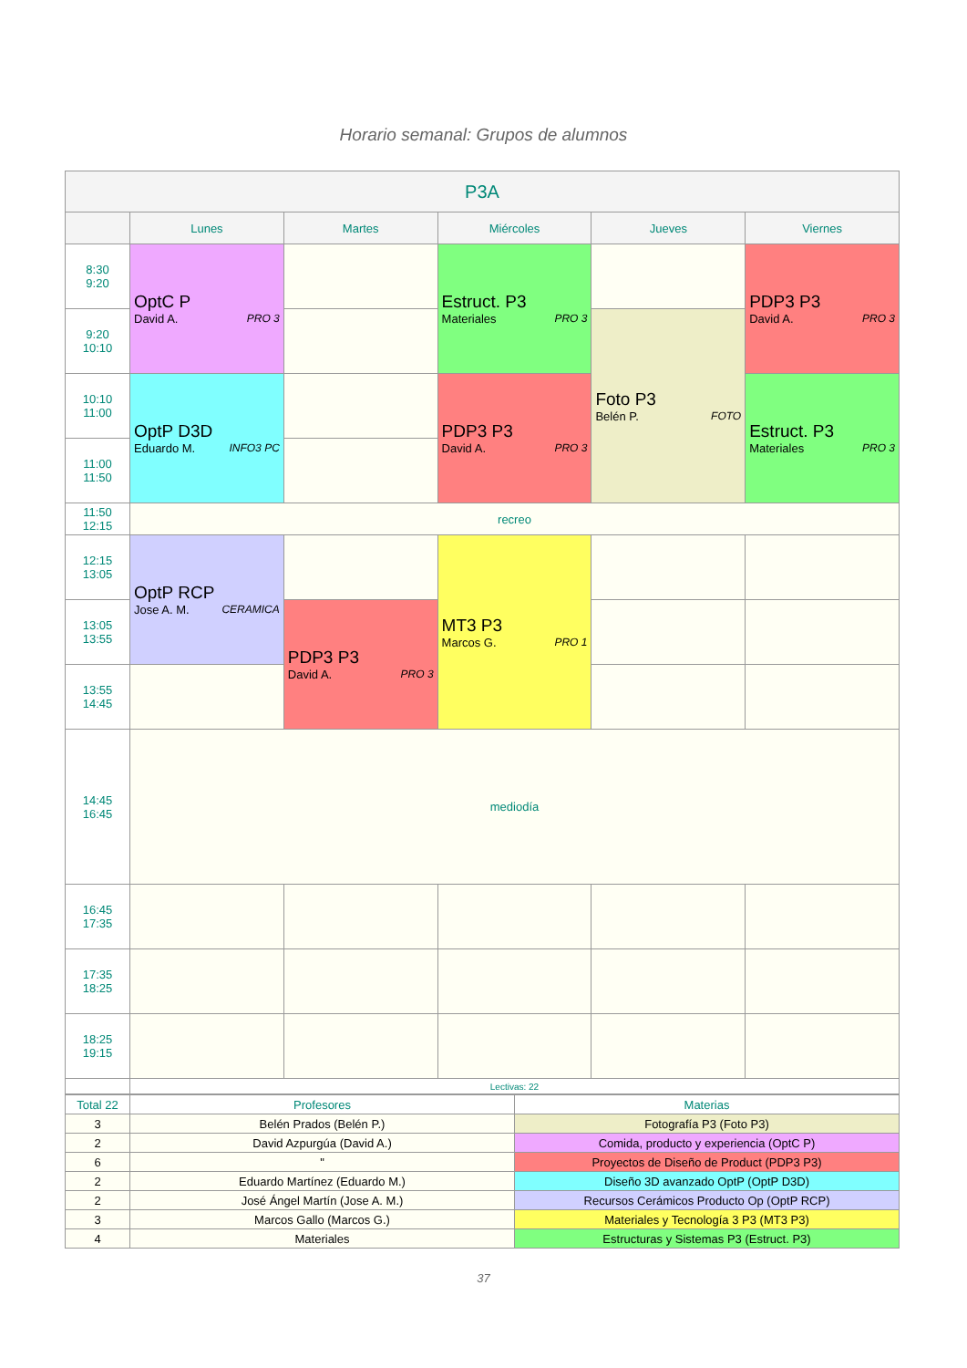Horario semanal: Grupos de alumnos
| P3A | | | | | |
| --- | --- | --- | --- | --- | --- |
| | Lunes | Martes | Miércoles | Jueves | Viernes |
| 8:30 9:20 | OptC P David A. PRO 3 | | Estruct. P3 Materiales PRO 3 | | PDP3 P3 David A. PRO 3 |
| 9:20 10:10 | | | | Foto P3 Belén P. FOTO | |
| 10:10 11:00 | OptP D3D Eduardo M. INFO3 PC | | PDP3 P3 David A. PRO 3 | | Estruct. P3 Materiales PRO 3 |
| 11:00 11:50 | | | | | |
| 11:50 12:15 | recreo | | | | |
| 12:15 13:05 | OptP RCP Jose A. M. CERAMICA | | MT3 P3 Marcos G. PRO 1 | | |
| 13:05 13:55 | | PDP3 P3 David A. PRO 3 | | | |
| 13:55 14:45 | | | | | |
| 14:45 16:45 | mediodía | | | | |
| 16:45 17:35 | | | | | |
| 17:35 18:25 | | | | | |
| 18:25 19:15 | | | | | |
| | Lectivas: 22 | | | | |
| Total 22 | Profesores | Materias |
| 3 | Belén Prados (Belén P.) | Fotografía P3 (Foto P3) |
| 2 | David Azpurgúa (David A.) | Comida, producto y experiencia (OptC P) |
| 6 | " | Proyectos de Diseño de Product (PDP3 P3) |
| 2 | Eduardo Martínez (Eduardo M.) | Diseño 3D avanzado OptP (OptP D3D) |
| 2 | José Ángel Martín (Jose A. M.) | Recursos Cerámicos Producto Op (OptP RCP) |
| 3 | Marcos Gallo (Marcos G.) | Materiales y Tecnología 3 P3 (MT3 P3) |
| 4 | Materiales | Estructuras y Sistemas P3 (Estruct. P3) |
37